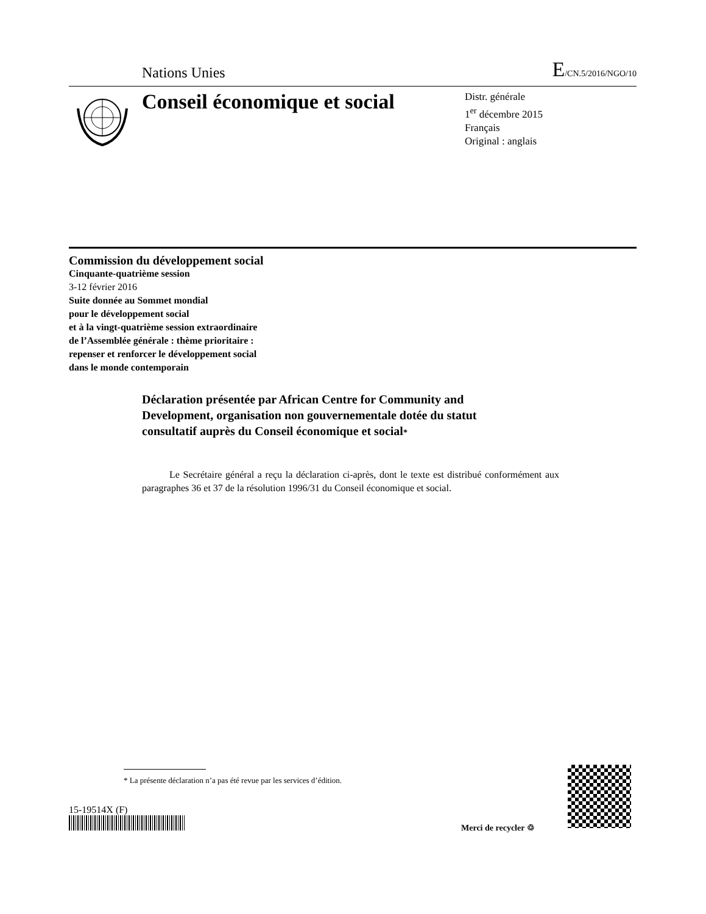Nations Unies E/CN.5/2016/NGO/10
Conseil économique et social
Distr. générale
1<sup>er</sup> décembre 2015
Français
Original : anglais
Commission du développement social
Cinquante-quatrième session
3-12 février 2016
Suite donnée au Sommet mondial
pour le développement social
et à la vingt-quatrième session extraordinaire
de l’Assemblée générale : thème prioritaire :
repenser et renforcer le développement social
dans le monde contemporain
Déclaration présentée par African Centre for Community and Development, organisation non gouvernementale dotée du statut consultatif auprès du Conseil économique et social*
Le Secrétaire général a reçu la déclaration ci-après, dont le texte est distribué conformément aux paragraphes 36 et 37 de la résolution 1996/31 du Conseil économique et social.
* La présente déclaration n’a pas été revue par les services d’édition.
15-19514X (F)
Merci de recycler ♲